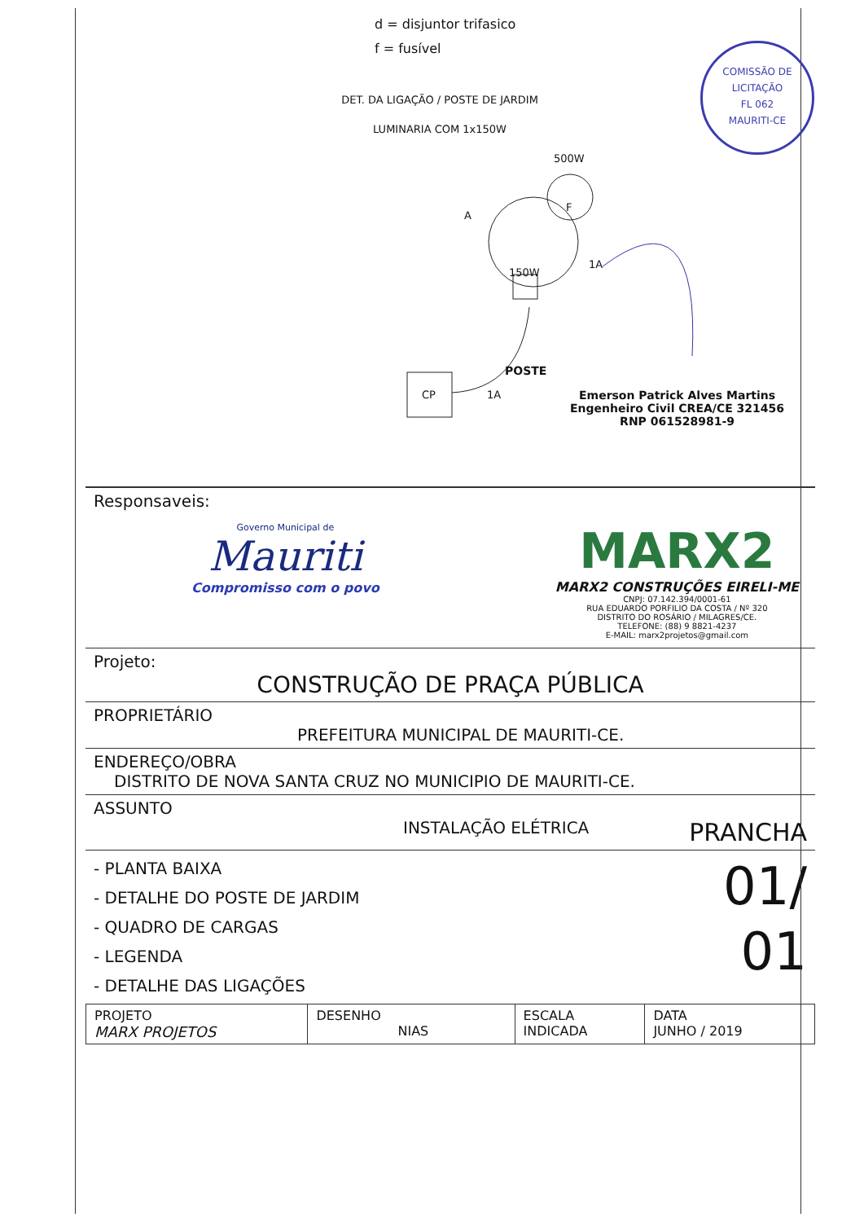COMISSÃO DE LICITAÇÃO
FL 062
MAURITI-CE
d = disjuntor trifasico
f = fusível
DET. DA LIGAÇÃO / POSTE DE JARDIM
LUMINARIA COM 1x150W
500W
F
A
1A
150W
POSTE
1A
CP
Emerson Patrick Alves Martins
Engenheiro Civil CREA/CE 321456
RNP 061528981-9
Responsaveis:
Governo Municipal de
Mauriti
Compromisso com o povo
MARX2
MARX2 CONSTRUÇÕES EIRELI-ME
CNPJ: 07.142.394/0001-61
RUA EDUARDO PORFILIO DA COSTA / Nº 320
DISTRITO DO ROSÁRIO / MILAGRES/CE.
TELEFONE: (88) 9 8821-4237
E-MAIL: marx2projetos@gmail.com
Projeto:
CONSTRUÇÃO DE PRAÇA PÚBLICA
PROPRIETÁRIO
PREFEITURA MUNICIPAL DE MAURITI-CE.
ENDEREÇO/OBRA
DISTRITO DE NOVA SANTA CRUZ NO MUNICIPIO DE MAURITI-CE.
ASSUNTO
INSTALAÇÃO ELÉTRICA PRANCHA
- PLANTA BAIXA
- DETALHE DO POSTE DE JARDIM
- QUADRO DE CARGAS
- LEGENDA
- DETALHE DAS LIGAÇÕES
01/
01
| PROJETO MARX PROJETOS | DESENHO NIAS | ESCALA INDICADA | DATA JUNHO / 2019 |